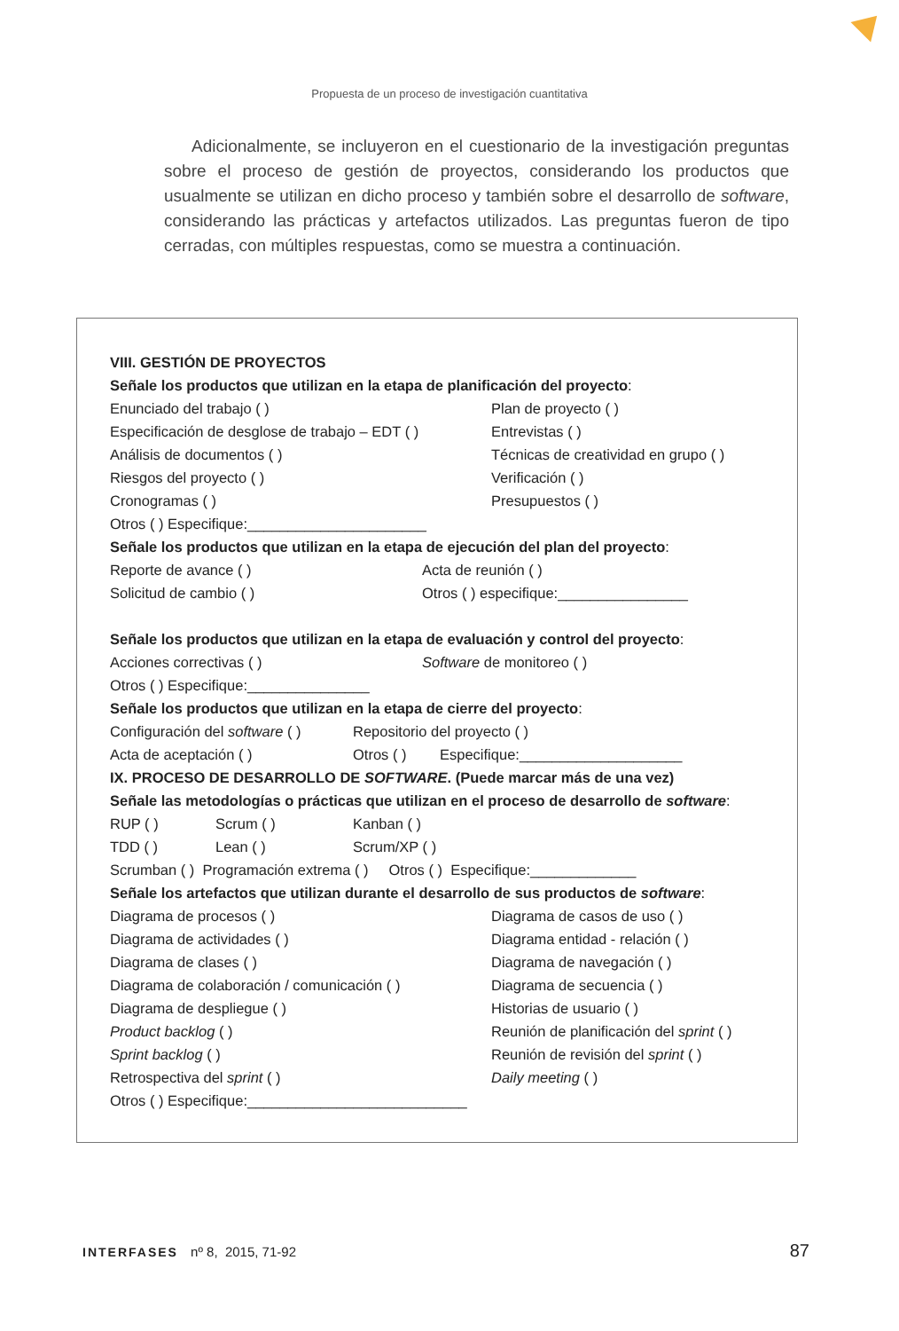Propuesta de un proceso de investigación cuantitativa
Adicionalmente, se incluyeron en el cuestionario de la investigación preguntas sobre el proceso de gestión de proyectos, considerando los productos que usualmente se utilizan en dicho proceso y también sobre el desarrollo de software, considerando las prácticas y artefactos utilizados. Las preguntas fueron de tipo cerradas, con múltiples respuestas, como se muestra a continuación.
VIII. GESTIÓN DE PROYECTOS
Señale los productos que utilizan en la etapa de planificación del proyecto:
| Enunciado del trabajo ( ) | Plan de proyecto ( ) |
| Especificación de desglose de trabajo – EDT ( ) | Entrevistas ( ) |
| Análisis de documentos ( ) | Técnicas de creatividad en grupo ( ) |
| Riesgos del proyecto ( ) | Verificación ( ) |
| Cronogramas ( ) | Presupuestos ( ) |
Otros ( ) Especifique:______________________
Señale los productos que utilizan en la etapa de ejecución del plan del proyecto:
| Reporte de avance ( ) | Acta de reunión ( ) |
| Solicitud de cambio ( ) | Otros ( ) especifique:________________ |
Señale los productos que utilizan en la etapa de evaluación y control del proyecto:
| Acciones correctivas ( ) | Software de monitoreo ( ) |
Otros ( ) Especifique:_______________
Señale los productos que utilizan en la etapa de cierre del proyecto:
| Configuración del software ( ) | Repositorio del proyecto ( ) | |
| Acta de aceptación ( ) | Otros ( ) | Especifique:____________________ |
IX. PROCESO DE DESARROLLO DE SOFTWARE. (Puede marcar más de una vez)
Señale las metodologías o prácticas que utilizan en el proceso de desarrollo de software:
| RUP ( ) | Scrum ( ) | Kanban ( ) |
| TDD ( ) | Lean ( ) | Scrum/XP ( ) |
Scrumban ( ) Programación extrema ( ) Otros ( ) Especifique:_____________
Señale los artefactos que utilizan durante el desarrollo de sus productos de software:
| Diagrama de procesos ( ) | Diagrama de casos de uso ( ) |
| Diagrama de actividades ( ) | Diagrama entidad - relación ( ) |
| Diagrama de clases ( ) | Diagrama de navegación ( ) |
| Diagrama de colaboración / comunicación ( ) | Diagrama de secuencia ( ) |
| Diagrama de despliegue ( ) | Historias de usuario ( ) |
| Product backlog ( ) | Reunión de planificación del sprint ( ) |
| Sprint backlog ( ) | Reunión de revisión del sprint ( ) |
| Retrospectiva del sprint ( ) | Daily meeting ( ) |
Otros ( ) Especifique:___________________________
INTERFASES nº 8, 2015, 71-92 87